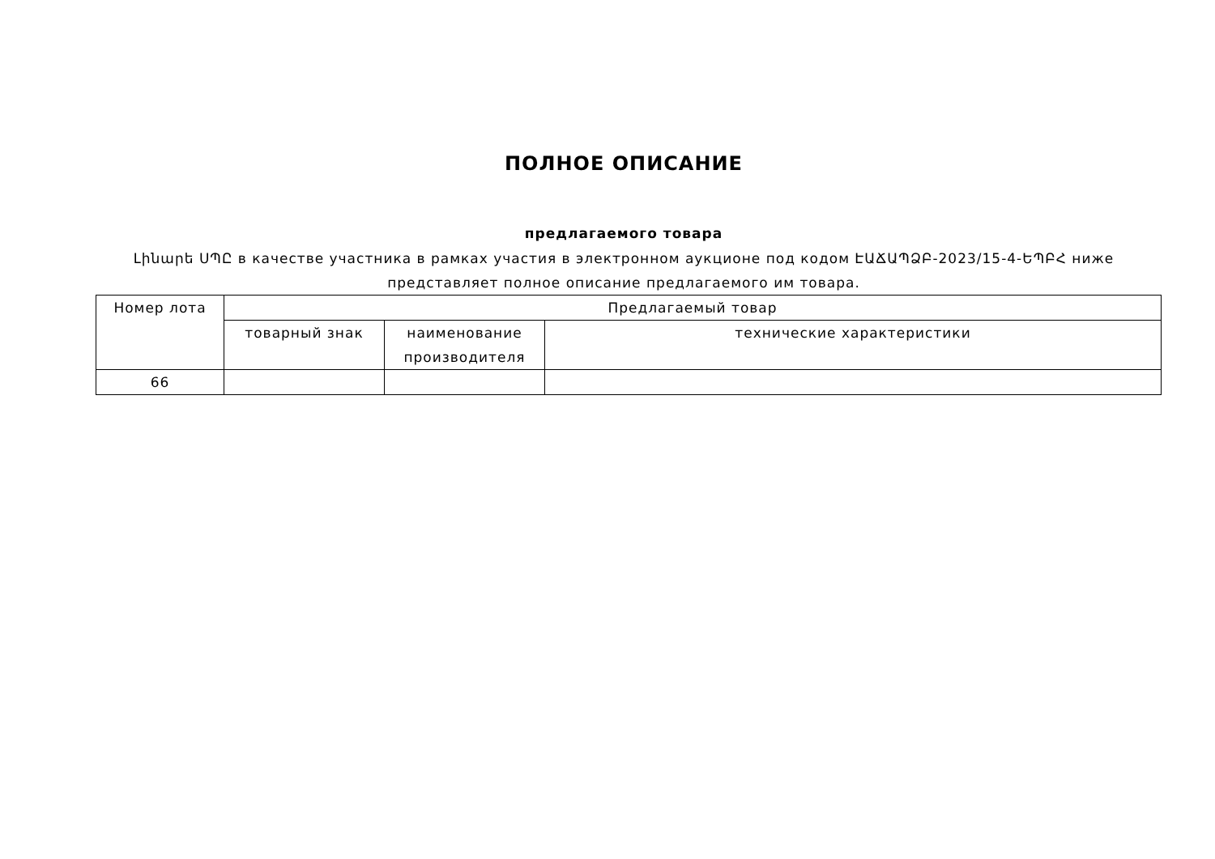ПОЛНОЕ ОПИСАНИЕ
предлагаемого товара
Լինարե ՍՊԸ в качестве участника в рамках участия в электронном аукционе под кодом ԷԱՃԱՊՁԲ-2023/15-4-ԵՊԲՀ ниже
представляет полное описание предлагаемого им товара.
| Номер лота | Предлагаемый товар | | |
| --- | --- | --- | --- |
| | товарный знак | наименование производителя | технические характеристики |
| 66 | | | |